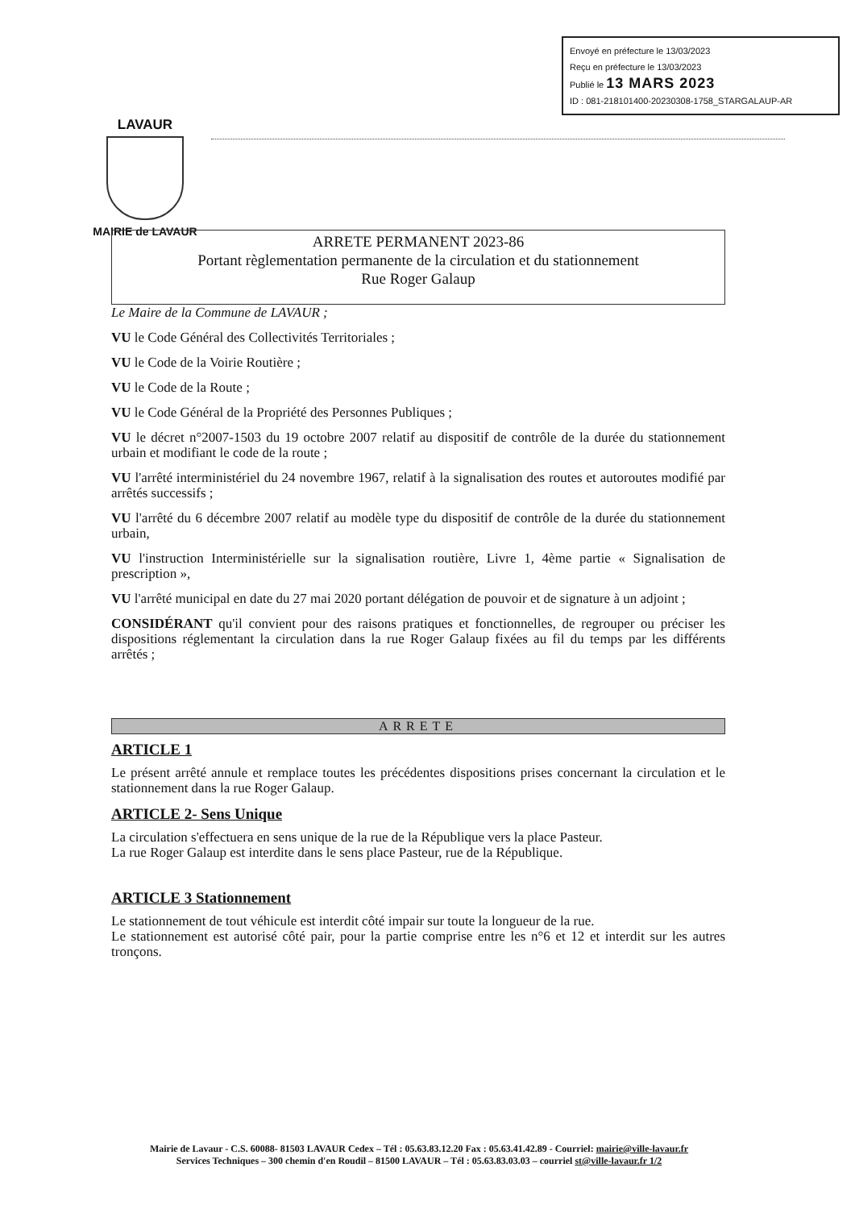Envoyé en préfecture le 13/03/2023
Reçu en préfecture le 13/03/2023
Publié le 13 MARS 2023
ID : 081-218101400-20230308-1758_STARGALAUP-AR
LAVAUR
MAIRIE de LAVAUR
ARRETE PERMANENT 2023-86
Portant règlementation permanente de la circulation et du stationnement
Rue Roger Galaup
Le Maire de la Commune de LAVAUR ;
VU le Code Général des Collectivités Territoriales ;
VU le Code de la Voirie Routière ;
VU le Code de la Route ;
VU le Code Général de la Propriété des Personnes Publiques ;
VU le décret n°2007-1503 du 19 octobre 2007 relatif au dispositif de contrôle de la durée du stationnement urbain et modifiant le code de la route ;
VU l'arrêté interministériel du 24 novembre 1967, relatif à la signalisation des routes et autoroutes modifié par arrêtés successifs ;
VU l'arrêté du 6 décembre 2007 relatif au modèle type du dispositif de contrôle de la durée du stationnement urbain,
VU l'instruction Interministérielle sur la signalisation routière, Livre 1, 4ème partie « Signalisation de prescription »,
VU l'arrêté municipal en date du 27 mai 2020 portant délégation de pouvoir et de signature à un adjoint ;
CONSIDÉRANT qu'il convient pour des raisons pratiques et fonctionnelles, de regrouper ou préciser les dispositions réglementant la circulation dans la rue Roger Galaup fixées au fil du temps par les différents arrêtés ;
ARRETE
ARTICLE 1
Le présent arrêté annule et remplace toutes les précédentes dispositions prises concernant la circulation et le stationnement dans la rue Roger Galaup.
ARTICLE 2- Sens Unique
La circulation s'effectuera en sens unique de la rue de la République vers la place Pasteur.
La rue Roger Galaup est interdite dans le sens place Pasteur, rue de la République.
ARTICLE 3 Stationnement
Le stationnement de tout véhicule est interdit côté impair sur toute la longueur de la rue.
Le stationnement est autorisé côté pair, pour la partie comprise entre les n°6 et 12 et interdit sur les autres tronçons.
Mairie de Lavaur - C.S. 60088- 81503 LAVAUR Cedex – Tél : 05.63.83.12.20 Fax : 05.63.41.42.89 - Courriel: mairie@ville-lavaur.fr
Services Techniques – 300 chemin d'en Roudil – 81500 LAVAUR – Tél : 05.63.83.03.03 – courriel st@ville-lavaur.fr 1/2